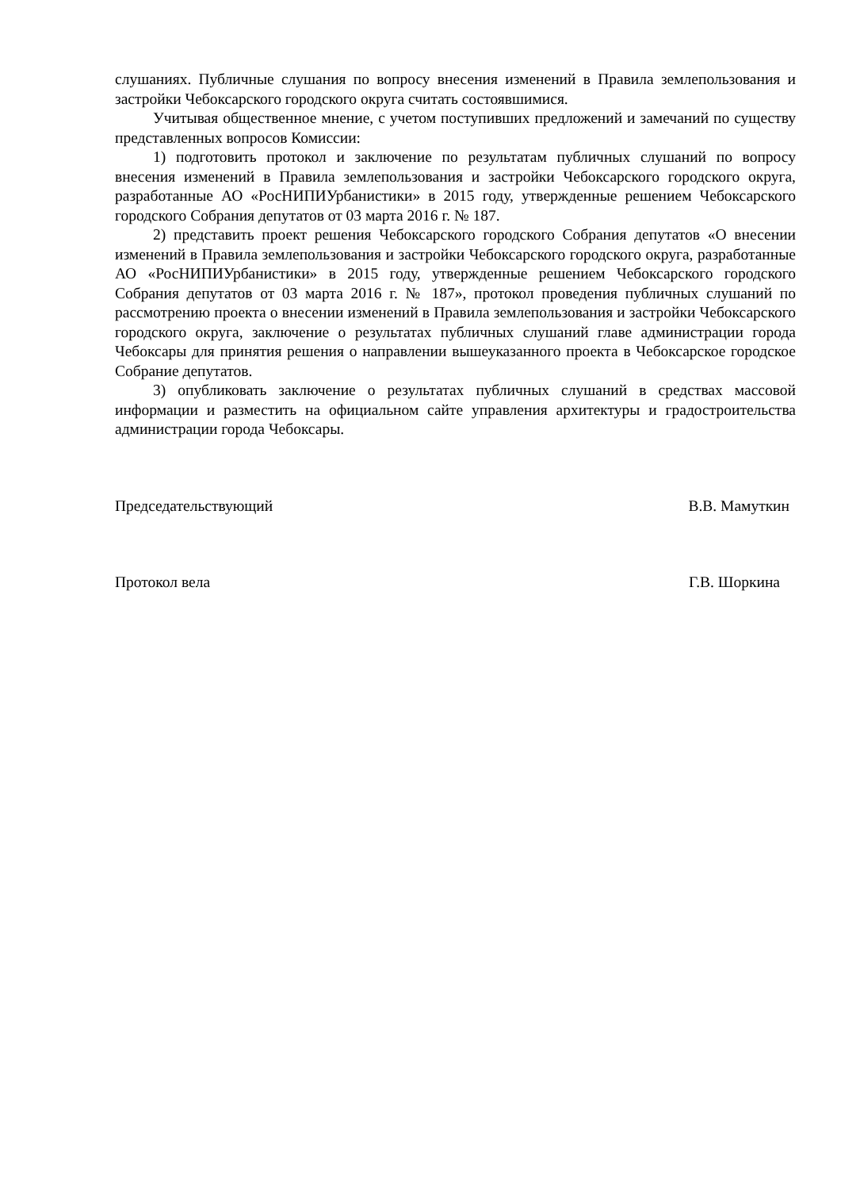слушаниях. Публичные слушания по вопросу внесения изменений в Правила землепользования и застройки Чебоксарского городского округа считать состоявшимися.
Учитывая общественное мнение, с учетом поступивших предложений и замечаний по существу представленных вопросов Комиссии:
1) подготовить протокол и заключение по результатам публичных слушаний по вопросу внесения изменений в Правила землепользования и застройки Чебоксарского городского округа, разработанные АО «РосНИПИУрбанистики» в 2015 году, утвержденные решением Чебоксарского городского Собрания депутатов от 03 марта 2016 г. № 187.
2) представить проект решения Чебоксарского городского Собрания депутатов «О внесении изменений в Правила землепользования и застройки Чебоксарского городского округа, разработанные АО «РосНИПИУрбанистики» в 2015 году, утвержденные решением Чебоксарского городского Собрания депутатов от 03 марта 2016 г. № 187», протокол проведения публичных слушаний по рассмотрению проекта о внесении изменений в Правила землепользования и застройки Чебоксарского городского округа, заключение о результатах публичных слушаний главе администрации города Чебоксары для принятия решения о направлении вышеуказанного проекта в Чебоксарское городское Собрание депутатов.
3) опубликовать заключение о результатах публичных слушаний в средствах массовой информации и разместить на официальном сайте управления архитектуры и градостроительства администрации города Чебоксары.
Председательствующий В.В. Мамуткин
Протокол вела Г.В. Шоркина